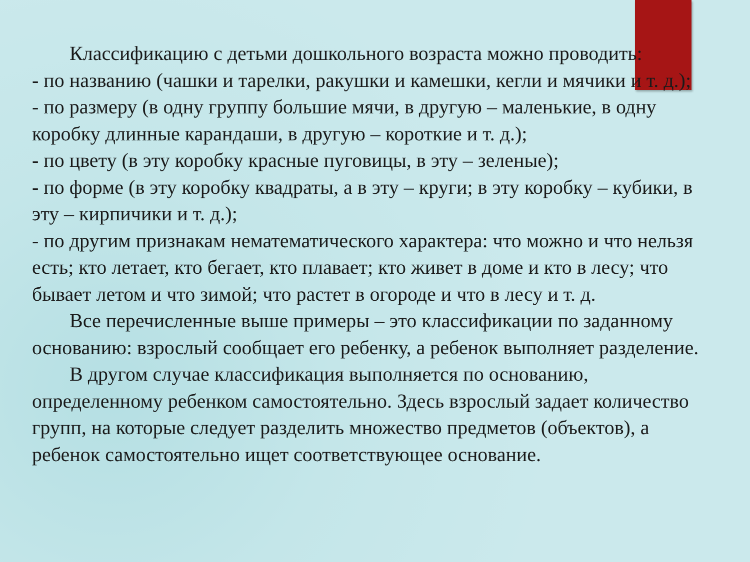Классификацию с детьми дошкольного возраста можно проводить:
- по названию (чашки и тарелки, ракушки и камешки, кегли и мячики и т. д.);
- по размеру (в одну группу большие мячи, в другую – маленькие, в одну коробку длинные карандаши, в другую – короткие и т. д.);
- по цвету (в эту коробку красные пуговицы, в эту – зеленые);
- по форме (в эту коробку квадраты, а в эту – круги; в эту коробку – кубики, в эту – кирпичики и т. д.);
- по другим признакам нематематического характера: что можно и что нельзя есть; кто летает, кто бегает, кто плавает; кто живет в доме и кто в лесу; что бывает летом и что зимой; что растет в огороде и что в лесу и т. д.
Все перечисленные выше примеры – это классификации по заданному основанию: взрослый сообщает его ребенку, а ребенок выполняет разделение.
В другом случае классификация выполняется по основанию, определенному ребенком самостоятельно. Здесь взрослый задает количество групп, на которые следует разделить множество предметов (объектов), а ребенок самостоятельно ищет соответствующее основание.